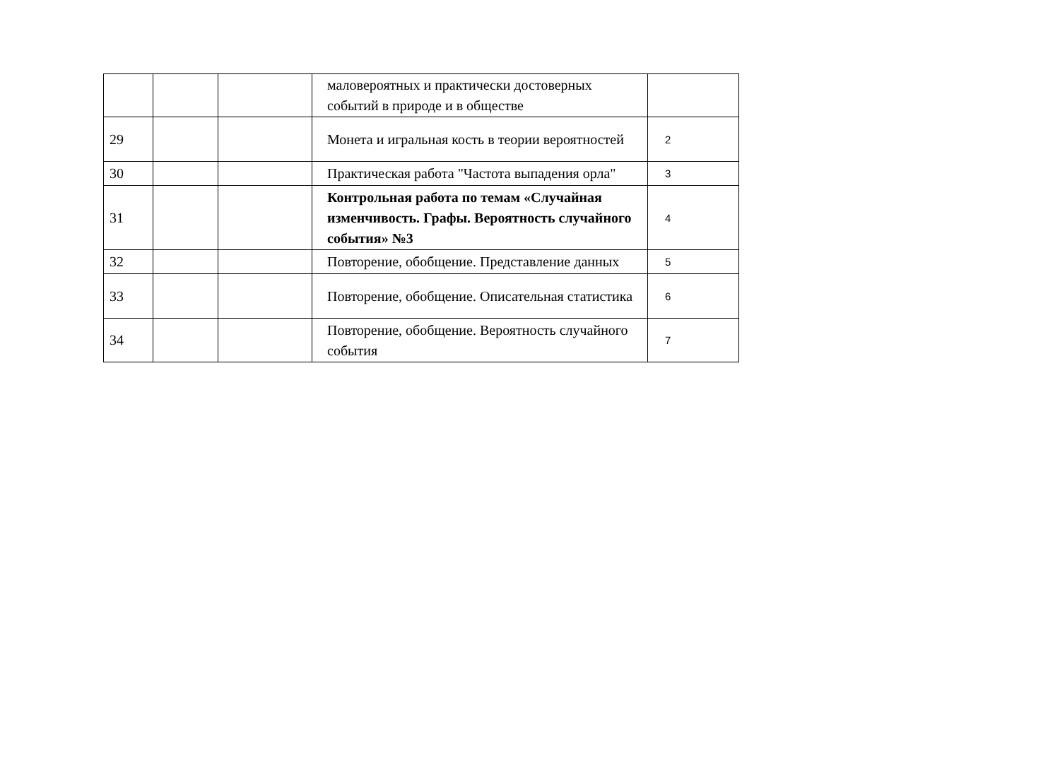| | | | маловероятных и практически достоверных событий в природе и в обществе | |
| 29 | | | Монета и игральная кость в теории вероятностей | 2 |
| 30 | | | Практическая работа "Частота выпадения орла" | 3 |
| 31 | | | Контрольная работа по темам «Случайная изменчивость. Графы. Вероятность случайного события» №3 | 4 |
| 32 | | | Повторение, обобщение. Представление данных | 5 |
| 33 | | | Повторение, обобщение. Описательная статистика | 6 |
| 34 | | | Повторение, обобщение. Вероятность случайного события | 7 |